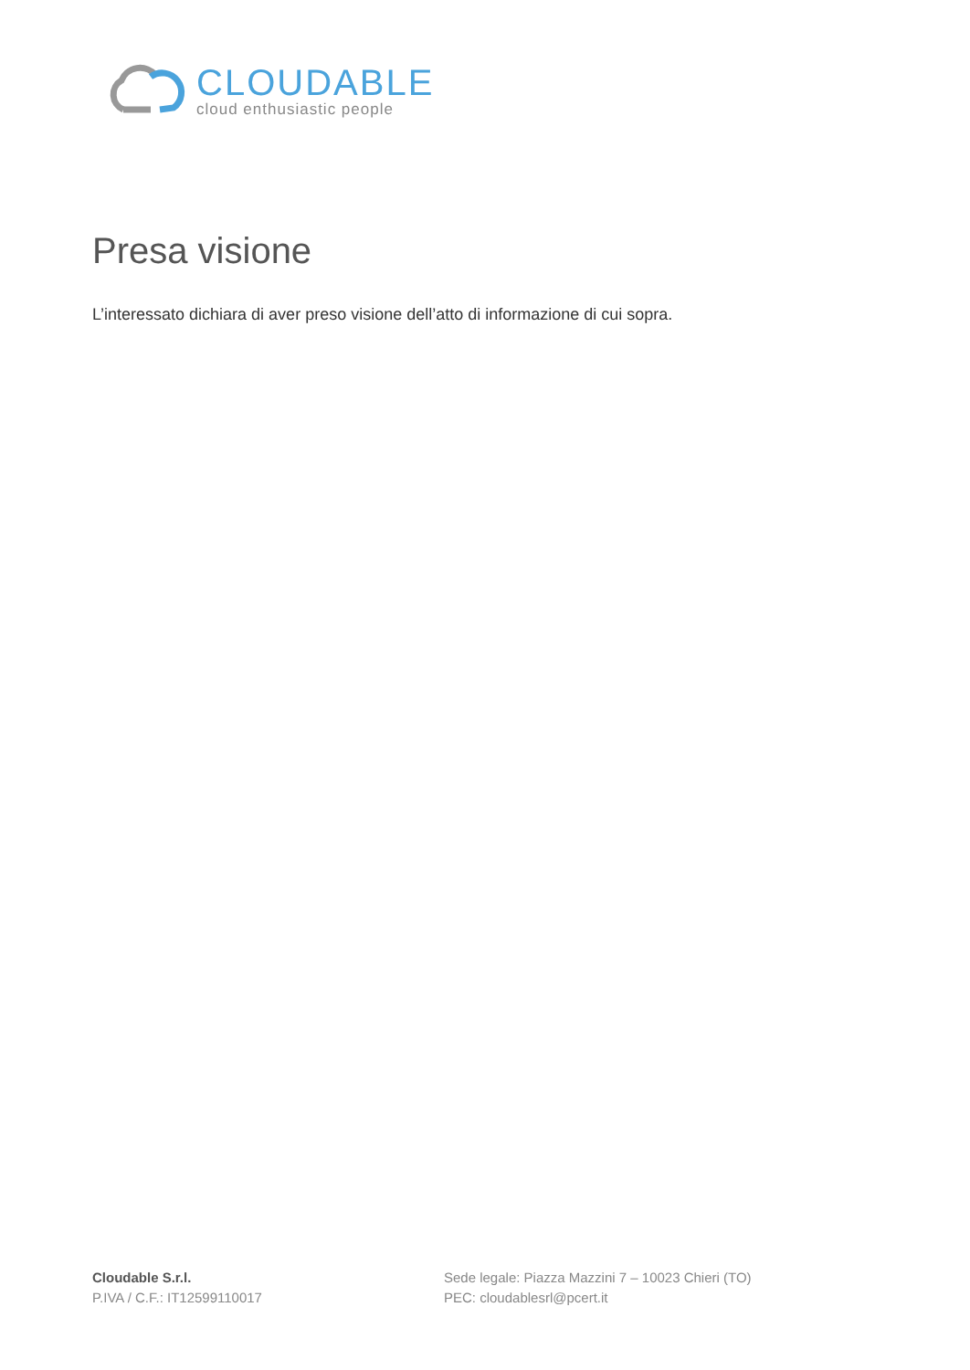CLOUDABLE
cloud enthusiastic people
Presa visione
L’interessato dichiara di aver preso visione dell’atto di informazione di cui sopra.
Cloudable S.r.l.
P.IVA / C.F.: IT12599110017
Sede legale: Piazza Mazzini 7 – 10023 Chieri (TO)
PEC: cloudablesrl@pcert.it